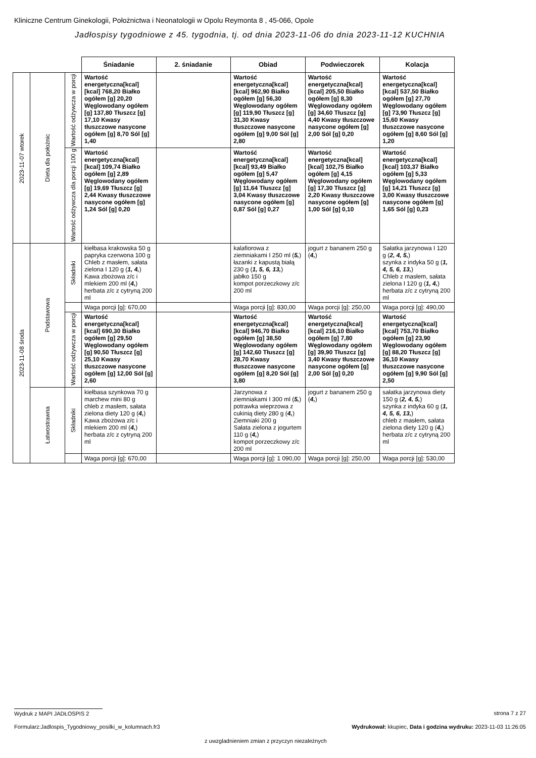Kliniczne Centrum Ginekologii, Położnictwa i Neonatologii w Opolu Reymonta 8 , 45-066, Opole
Jadłospisy tygodniowe z 45. tygodnia, tj. od dnia 2023-11-06 do dnia 2023-11-12 KUCHNIA
| | | | Śniadanie | 2. śniadanie | Obiad | Podwieczorek | Kolacja |
| 2023-11-07 wtorek | Dieta dla położnic | Wartość odżywcza w porcji | Wartość energetyczna[kcal] [kcal] 768,20 Białko ogółem [g] 20,20 Węglowodany ogółem [g] 137,80 Tłuszcz [g] 17,10 Kwasy tłuszczowe nasycone ogółem [g] 8,70 Sól [g] 1,40 | | Wartość energetyczna[kcal] [kcal] 962,90 Białko ogółem [g] 56,30 Węglowodany ogółem [g] 119,90 Tłuszcz [g] 31,30 Kwasy tłuszczowe nasycone ogółem [g] 9,00 Sól [g] 2,80 | Wartość energetyczna[kcal] [kcal] 205,50 Białko ogółem [g] 8,30 Węglowodany ogółem [g] 34,60 Tłuszcz [g] 4,40 Kwasy tłuszczowe nasycone ogółem [g] 2,00 Sól [g] 0,20 | Wartość energetyczna[kcal] [kcal] 537,50 Białko ogółem [g] 27,70 Węglowodany ogółem [g] 73,90 Tłuszcz [g] 15,60 Kwasy tłuszczowe nasycone ogółem [g] 8,60 Sól [g] 1,20 |
| | | Wartość odżywcza dla porcji 100 g | Wartość energetyczna[kcal] [kcal] 109,74 Białko ogółem [g] 2,89 Węglowodany ogółem [g] 19,69 Tłuszcz [g] 2,44 Kwasy tłuszczowe nasycone ogółem [g] 1,24 Sól [g] 0,20 | | Wartość energetyczna[kcal] [kcal] 93,49 Białko ogółem [g] 5,47 Węglowodany ogółem [g] 11,64 Tłuszcz [g] 3,04 Kwasy tłuszczowe nasycone ogółem [g] 0,87 Sól [g] 0,27 | Wartość energetyczna[kcal] [kcal] 102,75 Białko ogółem [g] 4,15 Węglowodany ogółem [g] 17,30 Tłuszcz [g] 2,20 Kwasy tłuszczowe nasycone ogółem [g] 1,00 Sól [g] 0,10 | Wartość energetyczna[kcal] [kcal] 103,37 Białko ogółem [g] 5,33 Węglowodany ogółem [g] 14,21 Tłuszcz [g] 3,00 Kwasy tłuszczowe nasycone ogółem [g] 1,65 Sól [g] 0,23 |
| 2023-11-08 środa | Podstawowa | Składniki | kiełbasa krakowska 50 g papryka czerwona 100 g Chleb z masłem, sałata zielona I 120 g ( 1, 4, ) Kawa zbożowa z/c i mlekiem 200 ml ( 4, ) herbata z/c z cytryną 200 ml | | kalafiorowa z ziemniakami I 250 ml ( 5, ) łazanki z kapustą białą 230 g ( 1, 5, 6, 13, ) jabłko 150 g kompot porzeczkowy z/c 200 ml | jogurt z bananem 250 g ( 4, ) | Sałatka jarzynowa I 120 g ( 2, 4, 5, ) szynka z indyka 50 g ( 1, 4, 5, 6, 13, ) Chleb z masłem, sałata zielona I 120 g ( 1, 4, ) herbata z/c z cytryną 200 ml |
| | | | Waga porcji [g]: 670,00 | | Waga porcji [g]: 830,00 | Waga porcji [g]: 250,00 | Waga porcji [g]: 490,00 |
| | | Wartość odżywcza w porcji | Wartość energetyczna[kcal] [kcal] 690,30 Białko ogółem [g] 29,50 Węglowodany ogółem [g] 90,50 Tłuszcz [g] 25,10 Kwasy tłuszczowe nasycone ogółem [g] 12,00 Sól [g] 2,60 | | Wartość energetyczna[kcal] [kcal] 946,70 Białko ogółem [g] 38,50 Węglowodany ogółem [g] 142,60 Tłuszcz [g] 28,70 Kwasy tłuszczowe nasycone ogółem [g] 8,20 Sól [g] 3,80 | Wartość energetyczna[kcal] [kcal] 216,10 Białko ogółem [g] 7,80 Węglowodany ogółem [g] 39,90 Tłuszcz [g] 3,40 Kwasy tłuszczowe nasycone ogółem [g] 2,00 Sól [g] 0,20 | Wartość energetyczna[kcal] [kcal] 753,70 Białko ogółem [g] 23,90 Węglowodany ogółem [g] 88,20 Tłuszcz [g] 36,10 Kwasy tłuszczowe nasycone ogółem [g] 9,90 Sól [g] 2,50 |
| | Łatwostrawna | Składniki | kiełbasa szynkowa 70 g marchew mini 80 g chleb z masłem, sałata zielona diety 120 g ( 4, ) Kawa zbożowa z/c i mlekiem 200 ml ( 4, ) herbata z/c z cytryną 200 ml | | Jarzynowa z ziemniakami I 300 ml ( 5, ) potrawka wieprzowa z cukinią diety 280 g ( 4, ) Ziemniaki 200 g Sałata zielona z jogurtem 110 g ( 4, ) kompot porzeczkowy z/c 200 ml | jogurt z bananem 250 g ( 4, ) | sałatka jarzynowa diety 150 g ( 2, 4, 5, ) szynka z indyka 60 g ( 1, 4, 5, 6, 13, ) chleb z masłem, sałata zielona diety 120 g ( 4, ) herbata z/c z cytryną 200 ml |
| | | | Waga porcji [g]: 670,00 | | Waga porcji [g]: 1 090,00 | Waga porcji [g]: 250,00 | Waga porcji [g]: 530,00 |
Wydruk z MAPI JADŁOSPIS 2 strona 7 z 27
Formularz:Jadlospis_Tygodniowy_posilki_w_kolumnach.fr3
Wydrukował: kkupiec, Data i godzina wydruku: 2023-11-03 11:26:05
z uwzgladnieniem zmian z przyczyn niezależnych